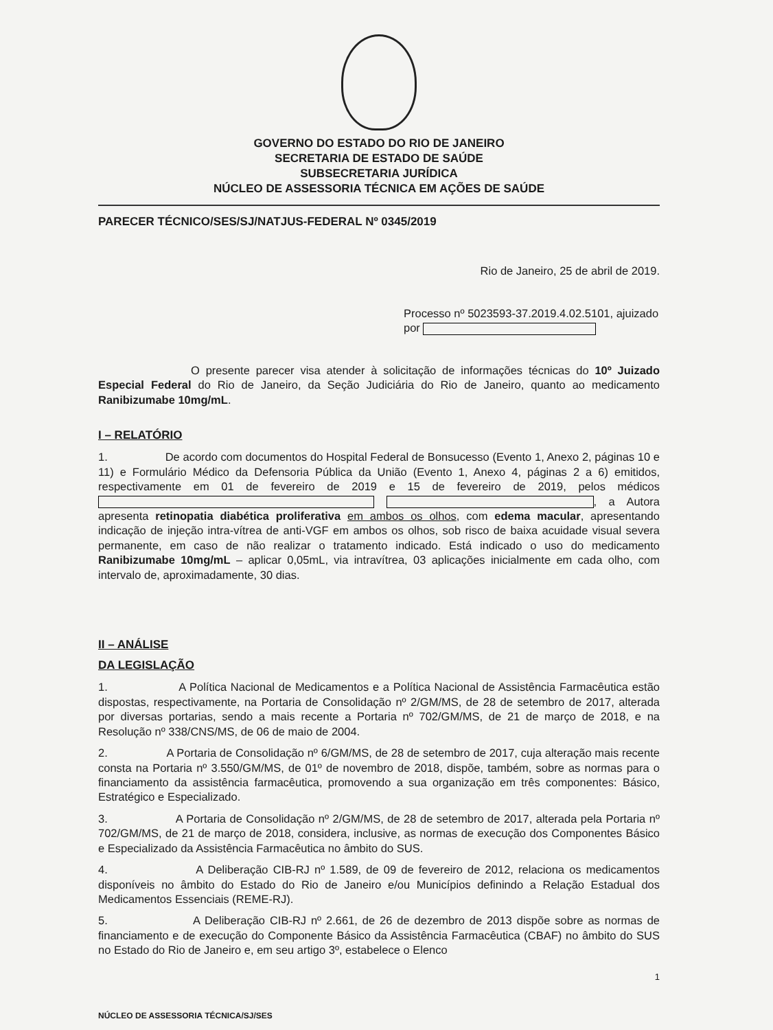GOVERNO DO ESTADO DO RIO DE JANEIRO
SECRETARIA DE ESTADO DE SAÚDE
SUBSECRETARIA JURÍDICA
NÚCLEO DE ASSESSORIA TÉCNICA EM AÇÕES DE SAÚDE
PARECER TÉCNICO/SES/SJ/NATJUS-FEDERAL Nº 0345/2019
Rio de Janeiro, 25 de abril de 2019.
Processo nº 5023593-37.2019.4.02.5101, ajuizado por
O presente parecer visa atender à solicitação de informações técnicas do 10º Juizado Especial Federal do Rio de Janeiro, da Seção Judiciária do Rio de Janeiro, quanto ao medicamento Ranibizumabe 10mg/mL.
I – RELATÓRIO
1. De acordo com documentos do Hospital Federal de Bonsucesso (Evento 1, Anexo 2, páginas 10 e 11) e Formulário Médico da Defensoria Pública da União (Evento 1, Anexo 4, páginas 2 a 6) emitidos, respectivamente em 01 de fevereiro de 2019 e 15 de fevereiro de 2019, pelos médicos , a Autora apresenta retinopatia diabética proliferativa em ambos os olhos, com edema macular, apresentando indicação de injeção intra-vítrea de anti-VGF em ambos os olhos, sob risco de baixa acuidade visual severa permanente, em caso de não realizar o tratamento indicado. Está indicado o uso do medicamento Ranibizumabe 10mg/mL – aplicar 0,05mL, via intravítrea, 03 aplicações inicialmente em cada olho, com intervalo de, aproximadamente, 30 dias.
II – ANÁLISE
DA LEGISLAÇÃO
1. A Política Nacional de Medicamentos e a Política Nacional de Assistência Farmacêutica estão dispostas, respectivamente, na Portaria de Consolidação nº 2/GM/MS, de 28 de setembro de 2017, alterada por diversas portarias, sendo a mais recente a Portaria nº 702/GM/MS, de 21 de março de 2018, e na Resolução nº 338/CNS/MS, de 06 de maio de 2004.
2. A Portaria de Consolidação nº 6/GM/MS, de 28 de setembro de 2017, cuja alteração mais recente consta na Portaria nº 3.550/GM/MS, de 01º de novembro de 2018, dispõe, também, sobre as normas para o financiamento da assistência farmacêutica, promovendo a sua organização em três componentes: Básico, Estratégico e Especializado.
3. A Portaria de Consolidação nº 2/GM/MS, de 28 de setembro de 2017, alterada pela Portaria nº 702/GM/MS, de 21 de março de 2018, considera, inclusive, as normas de execução dos Componentes Básico e Especializado da Assistência Farmacêutica no âmbito do SUS.
4. A Deliberação CIB-RJ nº 1.589, de 09 de fevereiro de 2012, relaciona os medicamentos disponíveis no âmbito do Estado do Rio de Janeiro e/ou Municípios definindo a Relação Estadual dos Medicamentos Essenciais (REME-RJ).
5. A Deliberação CIB-RJ nº 2.661, de 26 de dezembro de 2013 dispõe sobre as normas de financiamento e de execução do Componente Básico da Assistência Farmacêutica (CBAF) no âmbito do SUS no Estado do Rio de Janeiro e, em seu artigo 3º, estabelece o Elenco
1
NÚCLEO DE ASSESSORIA TÉCNICA/SJ/SES